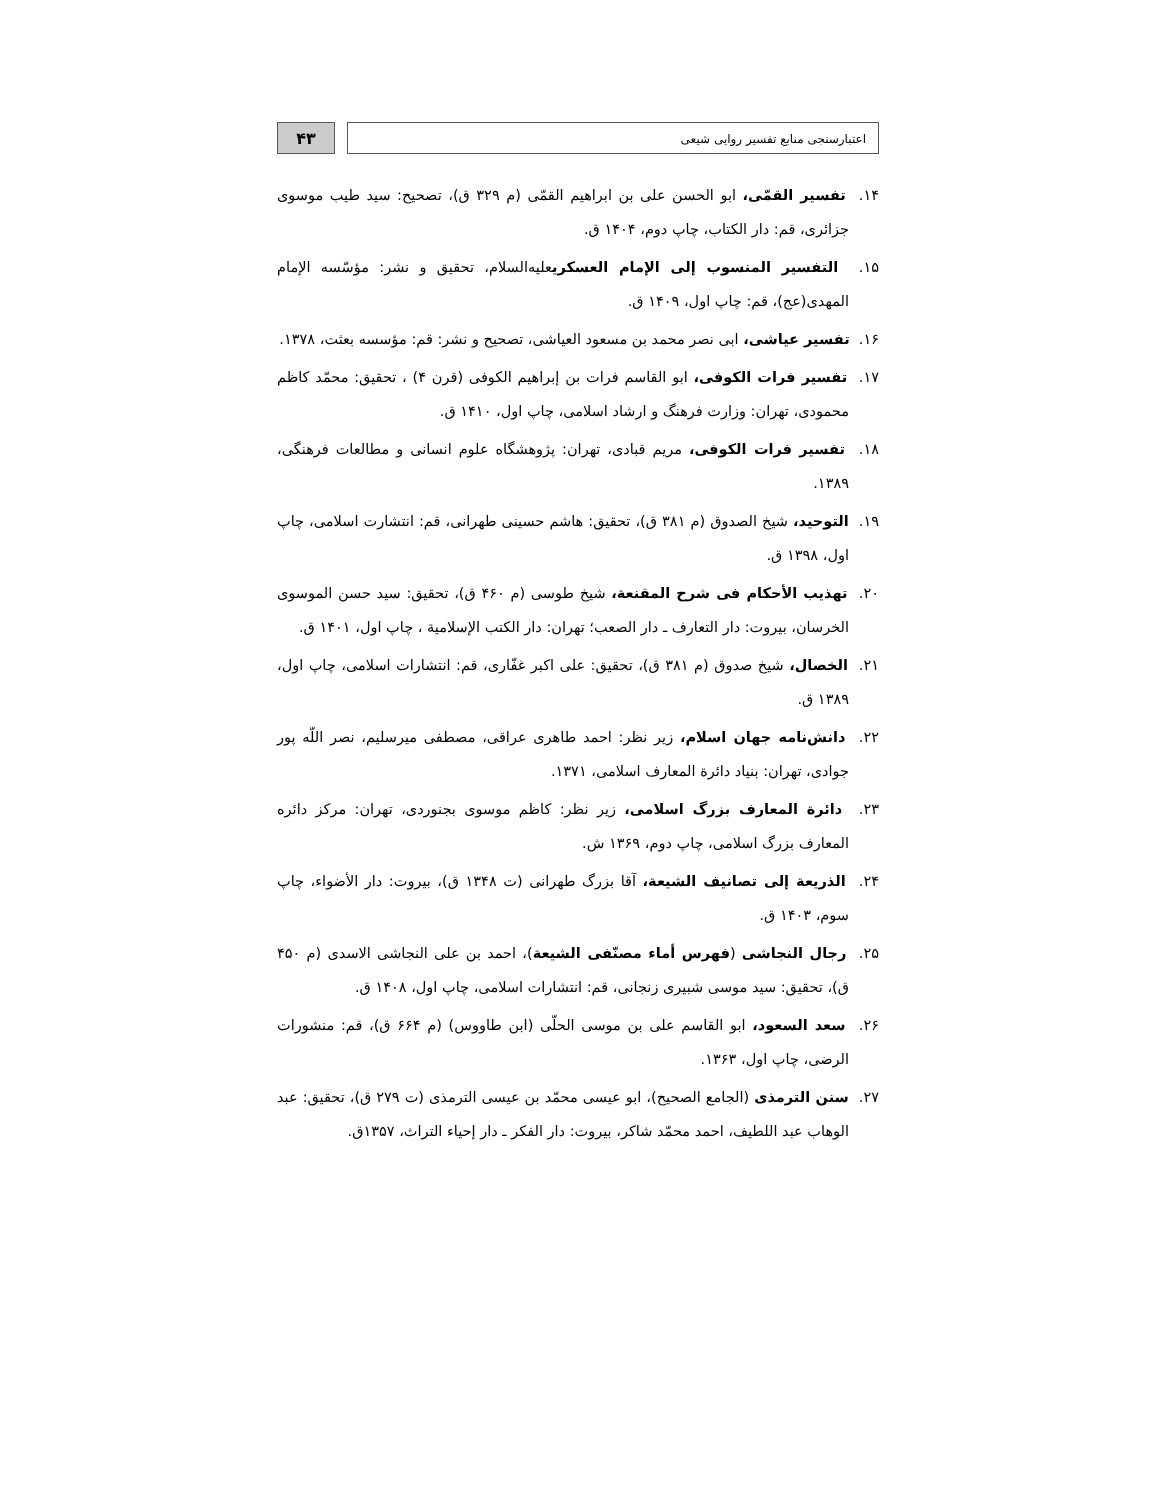اعتبارسنجی منابع تفسیر روایی شیعی
۴۳
۱۴. تفسیر القمّی، ابو الحسن علی بن ابراهیم القمّی (م ۳۲۹ ق)، تصحیح: سید طیب موسوی جزائری، قم: دار الکتاب، چاپ دوم، ۱۴۰۴ ق.
۱۵. التفسیر المنسوب إلی الإمام العسکریعلیه‌السلام، تحقیق و نشر: مؤسّسه الإمام المهدی(عج)، قم: چاپ اول، ۱۴۰۹ ق.
۱۶. تفسیر عیاشی، ابی نصر محمد بن مسعود العیاشی، تصحیح و نشر: قم: مؤسسه بعثت، ۱۳۷۸.
۱۷. تفسیر فرات الکوفی، ابو القاسم فرات بن إبراهیم الکوفی (قرن ۴) ، تحقیق: محمّد کاظم محمودی، تهران: وزارت فرهنگ و ارشاد اسلامی، چاپ اول، ۱۴۱۰ ق.
۱۸. تفسیر فرات الکوفی، مریم قبادی، تهران: پژوهشگاه علوم انسانی و مطالعات فرهنگی، ۱۳۸۹.
۱۹. التوحید، شیخ الصدوق (م ۳۸۱ ق)، تحقیق: هاشم حسینی طهرانی، قم: انتشارت اسلامی، چاپ اول، ۱۳۹۸ ق.
۲۰. تهذیب الأحکام فی شرح المقنعة، شیخ طوسی (م ۴۶۰ ق)، تحقیق: سید حسن الموسوی الخرسان، بیروت: دار التعارف ـ دار الصعب؛ تهران: دار الکتب الإسلامیة ، چاپ اول، ۱۴۰۱ ق.
۲۱. الخصال، شیخ صدوق (م ۳۸۱ ق)، تحقیق: علی اکبر غفّاری، قم: انتشارات اسلامی، چاپ اول، ۱۳۸۹ ق.
۲۲. دانش‌نامه جهان اسلام، زیر نظر: احمد طاهری عراقی، مصطفی میرسلیم، نصر اللّه پور جوادی، تهران: بنیاد دائرة المعارف اسلامی، ۱۳۷۱.
۲۳. دائرة المعارف بزرگ اسلامی، زیر نظر: کاظم موسوی بجنوردی، تهران: مرکز دائره المعارف بزرگ اسلامی، چاپ دوم، ۱۳۶۹ ش.
۲۴. الذریعة إلی تصانیف الشیعة، آقا بزرگ طهرانی (ت ۱۳۴۸ ق)، بیروت: دار الأضواء، چاپ سوم، ۱۴۰۳ ق.
۲۵. رجال النجاشی (فهرس أماء مصنّفی الشیعة)، احمد بن علی النجاشی الاسدی (م ۴۵۰ ق)، تحقیق: سید موسی شبیری زنجانی، قم: انتشارات اسلامی، چاپ اول، ۱۴۰۸ ق.
۲۶. سعد السعود، ابو القاسم علی بن موسی الحلّی (ابن طاووس) (م ۶۶۴ ق)، قم: منشورات الرضی، چاپ اول، ۱۳۶۳.
۲۷. سنن الترمذی (الجامع الصحیح)، ابو عیسی محمّد بن عیسی الترمذی (ت ۲۷۹ ق)، تحقیق: عبد الوهاب عبد اللطیف، احمد محمّد شاکر، بیروت: دار الفکر ـ دار إحیاء التراث، ۱۳۵۷ق.